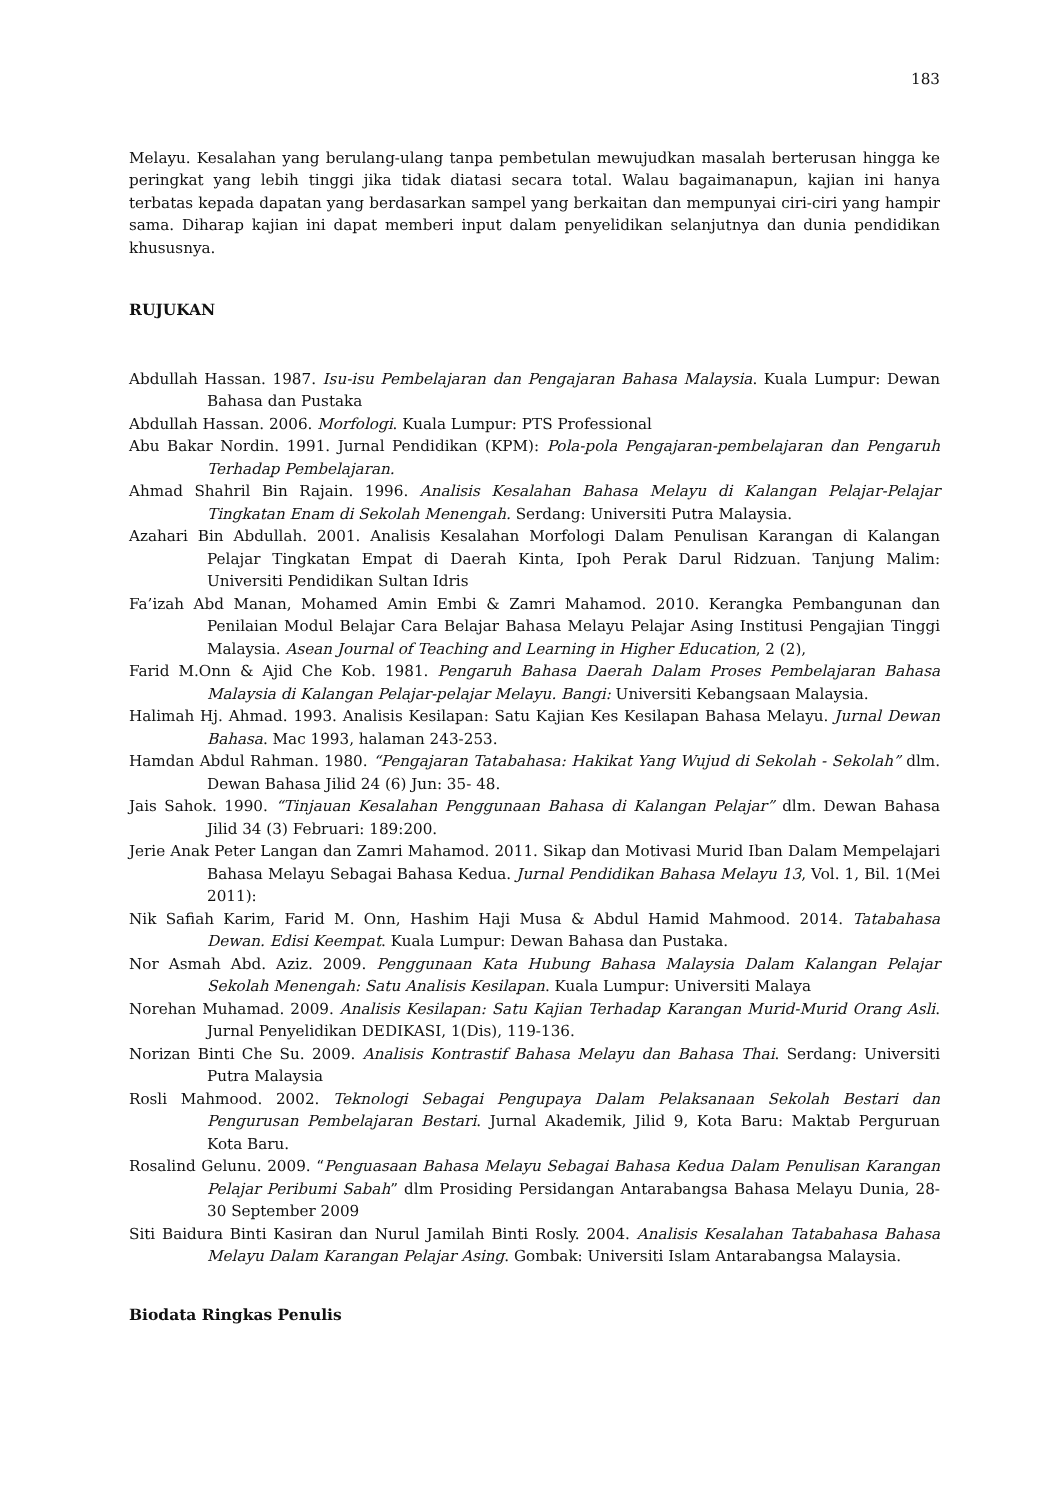183
Melayu. Kesalahan yang berulang-ulang tanpa pembetulan mewujudkan masalah berterusan hingga ke peringkat yang lebih tinggi jika tidak diatasi secara total. Walau bagaimanapun, kajian ini hanya terbatas kepada dapatan yang berdasarkan sampel yang berkaitan dan mempunyai ciri-ciri yang hampir sama. Diharap kajian ini dapat memberi input dalam penyelidikan selanjutnya dan dunia pendidikan khususnya.
RUJUKAN
Abdullah Hassan. 1987. Isu-isu Pembelajaran dan Pengajaran Bahasa Malaysia. Kuala Lumpur: Dewan Bahasa dan Pustaka
Abdullah Hassan. 2006. Morfologi. Kuala Lumpur: PTS Professional
Abu Bakar Nordin. 1991. Jurnal Pendidikan (KPM): Pola-pola Pengajaran-pembelajaran dan Pengaruh Terhadap Pembelajaran.
Ahmad Shahril Bin Rajain. 1996. Analisis Kesalahan Bahasa Melayu di Kalangan Pelajar-Pelajar Tingkatan Enam di Sekolah Menengah. Serdang: Universiti Putra Malaysia.
Azahari Bin Abdullah. 2001. Analisis Kesalahan Morfologi Dalam Penulisan Karangan di Kalangan Pelajar Tingkatan Empat di Daerah Kinta, Ipoh Perak Darul Ridzuan. Tanjung Malim: Universiti Pendidikan Sultan Idris
Fa’izah Abd Manan, Mohamed Amin Embi & Zamri Mahamod. 2010. Kerangka Pembangunan dan Penilaian Modul Belajar Cara Belajar Bahasa Melayu Pelajar Asing Institusi Pengajian Tinggi Malaysia. Asean Journal of Teaching and Learning in Higher Education, 2 (2),
Farid M.Onn & Ajid Che Kob. 1981. Pengaruh Bahasa Daerah Dalam Proses Pembelajaran Bahasa Malaysia di Kalangan Pelajar-pelajar Melayu. Bangi: Universiti Kebangsaan Malaysia.
Halimah Hj. Ahmad. 1993. Analisis Kesilapan: Satu Kajian Kes Kesilapan Bahasa Melayu. Jurnal Dewan Bahasa. Mac 1993, halaman 243-253.
Hamdan Abdul Rahman. 1980. “Pengajaran Tatabahasa: Hakikat Yang Wujud di Sekolah - Sekolah” dlm. Dewan Bahasa Jilid 24 (6) Jun: 35- 48.
Jais Sahok. 1990. “Tinjauan Kesalahan Penggunaan Bahasa di Kalangan Pelajar” dlm. Dewan Bahasa Jilid 34 (3) Februari: 189:200.
Jerie Anak Peter Langan dan Zamri Mahamod. 2011. Sikap dan Motivasi Murid Iban Dalam Mempelajari Bahasa Melayu Sebagai Bahasa Kedua. Jurnal Pendidikan Bahasa Melayu 13, Vol. 1, Bil. 1(Mei 2011):
Nik Safiah Karim, Farid M. Onn, Hashim Haji Musa & Abdul Hamid Mahmood. 2014. Tatabahasa Dewan. Edisi Keempat. Kuala Lumpur: Dewan Bahasa dan Pustaka.
Nor Asmah Abd. Aziz. 2009. Penggunaan Kata Hubung Bahasa Malaysia Dalam Kalangan Pelajar Sekolah Menengah: Satu Analisis Kesilapan. Kuala Lumpur: Universiti Malaya
Norehan Muhamad. 2009. Analisis Kesilapan: Satu Kajian Terhadap Karangan Murid-Murid Orang Asli. Jurnal Penyelidikan DEDIKASI, 1(Dis), 119-136.
Norizan Binti Che Su. 2009. Analisis Kontrastif Bahasa Melayu dan Bahasa Thai. Serdang: Universiti Putra Malaysia
Rosli Mahmood. 2002. Teknologi Sebagai Pengupaya Dalam Pelaksanaan Sekolah Bestari dan Pengurusan Pembelajaran Bestari. Jurnal Akademik, Jilid 9, Kota Baru: Maktab Perguruan Kota Baru.
Rosalind Gelunu. 2009. “Penguasaan Bahasa Melayu Sebagai Bahasa Kedua Dalam Penulisan Karangan Pelajar Peribumi Sabah” dlm Prosiding Persidangan Antarabangsa Bahasa Melayu Dunia, 28-30 September 2009
Siti Baidura Binti Kasiran dan Nurul Jamilah Binti Rosly. 2004. Analisis Kesalahan Tatabahasa Bahasa Melayu Dalam Karangan Pelajar Asing. Gombak: Universiti Islam Antarabangsa Malaysia.
Biodata Ringkas Penulis